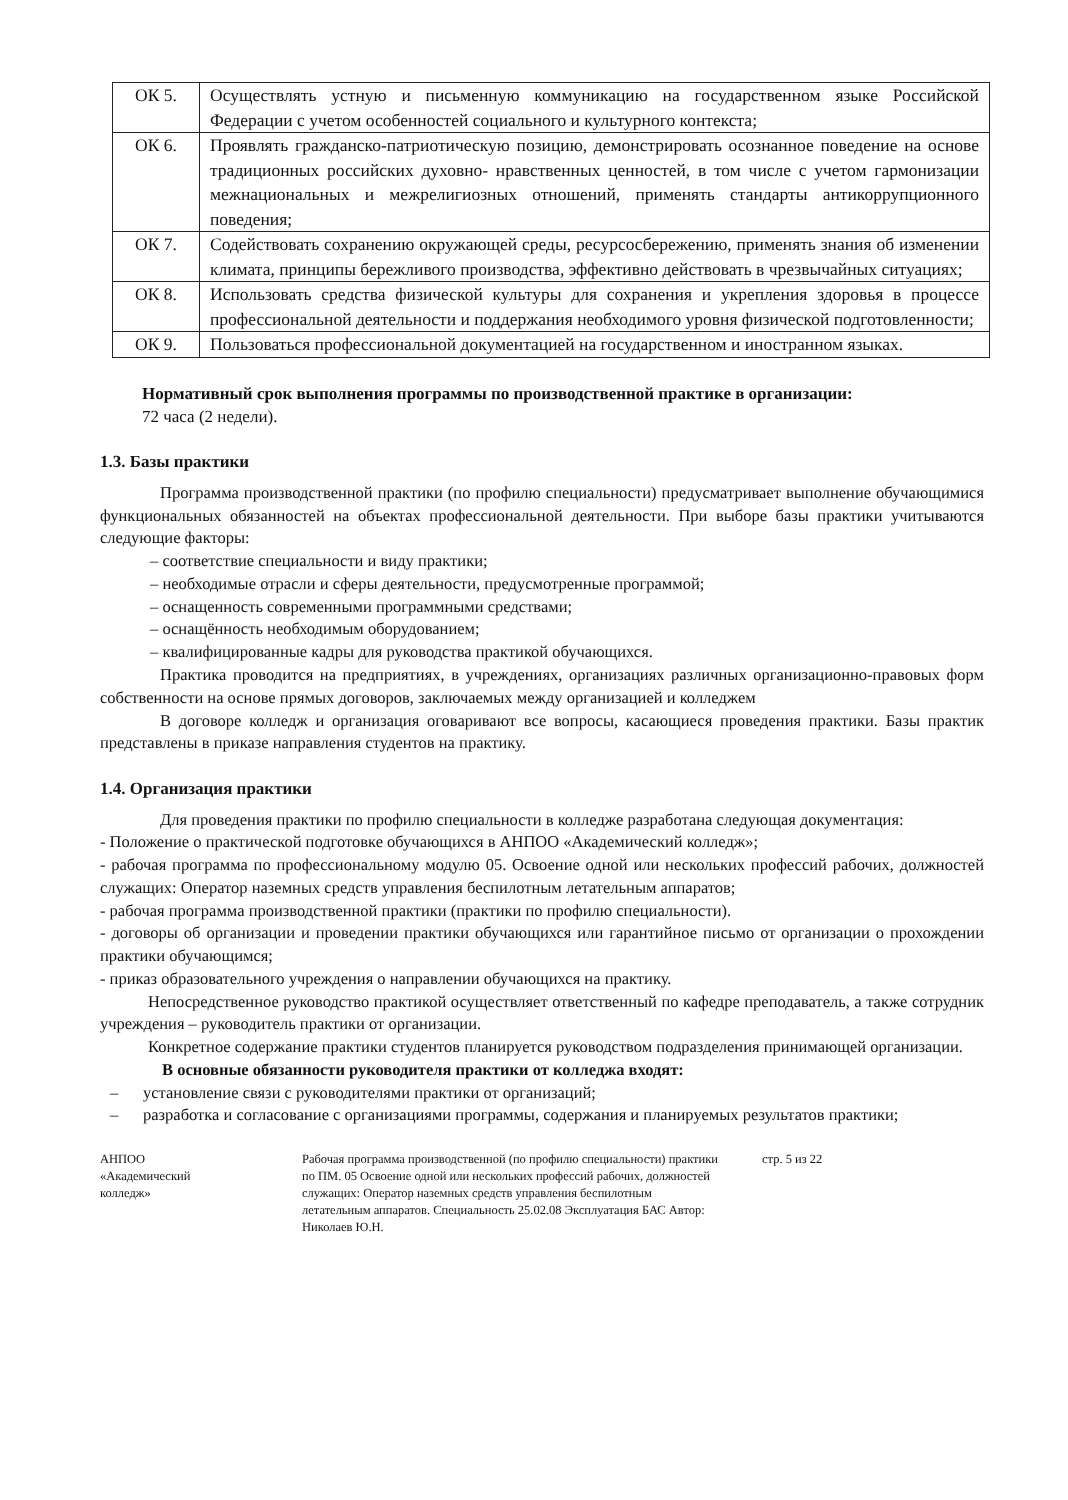| ОК 5. | Осуществлять устную и письменную коммуникацию на государственном языке Российской Федерации с учетом особенностей социального и культурного контекста; |
| ОК 6. | Проявлять гражданско-патриотическую позицию, демонстрировать осознанное поведение на основе традиционных российских духовно- нравственных ценностей, в том числе с учетом гармонизации межнациональных и межрелигиозных отношений, применять стандарты антикоррупционного поведения; |
| ОК 7. | Содействовать сохранению окружающей среды, ресурсосбережению, применять знания об изменении климата, принципы бережливого производства, эффективно действовать в чрезвычайных ситуациях; |
| ОК 8. | Использовать средства физической культуры для сохранения и укрепления здоровья в процессе профессиональной деятельности и поддержания необходимого уровня физической подготовленности; |
| ОК 9. | Пользоваться профессиональной документацией на государственном и иностранном языках. |
Нормативный срок выполнения программы по производственной практике в организации:
72 часа (2 недели).
1.3. Базы практики
Программа производственной практики (по профилю специальности) предусматривает выполнение обучающимися функциональных обязанностей на объектах профессиональной деятельности. При выборе базы практики учитываются следующие факторы:
– соответствие специальности и виду практики;
– необходимые отрасли и сферы деятельности, предусмотренные программой;
– оснащенность современными программными средствами;
– оснащённость необходимым оборудованием;
– квалифицированные кадры для руководства практикой обучающихся.
Практика проводится на предприятиях, в учреждениях, организациях различных организационно-правовых форм собственности на основе прямых договоров, заключаемых между организацией и колледжем
В договоре колледж и организация оговаривают все вопросы, касающиеся проведения практики. Базы практик представлены в приказе направления студентов на практику.
1.4. Организация практики
Для проведения практики по профилю специальности в колледже разработана следующая документация:
- Положение о практической подготовке обучающихся в АНПОО «Академический колледж»;
- рабочая программа по профессиональному модулю 05. Освоение одной или нескольких профессий рабочих, должностей служащих: Оператор наземных средств управления беспилотным летательным аппаратов;
- рабочая программа производственной практики (практики по профилю специальности).
- договоры об организации и проведении практики обучающихся или гарантийное письмо от организации о прохождении практики обучающимся;
- приказ образовательного учреждения о направлении обучающихся на практику.
Непосредственное руководство практикой осуществляет ответственный по кафедре преподаватель, а также сотрудник учреждения – руководитель практики от организации.
Конкретное содержание практики студентов планируется руководством подразделения принимающей организации.
В основные обязанности руководителя практики от колледжа входят:
– установление связи с руководителями практики от организаций;
– разработка и согласование с организациями программы, содержания и планируемых результатов практики;
АНПОО
«Академический
колледж»
Рабочая программа производственной (по профилю специальности) практики по ПМ. 05 Освоение одной или нескольких профессий рабочих, должностей служащих: Оператор наземных средств управления беспилотным летательным аппаратов. Специальность 25.02.08 Эксплуатация БАС Автор: Николаев Ю.Н.
стр. 5 из 22